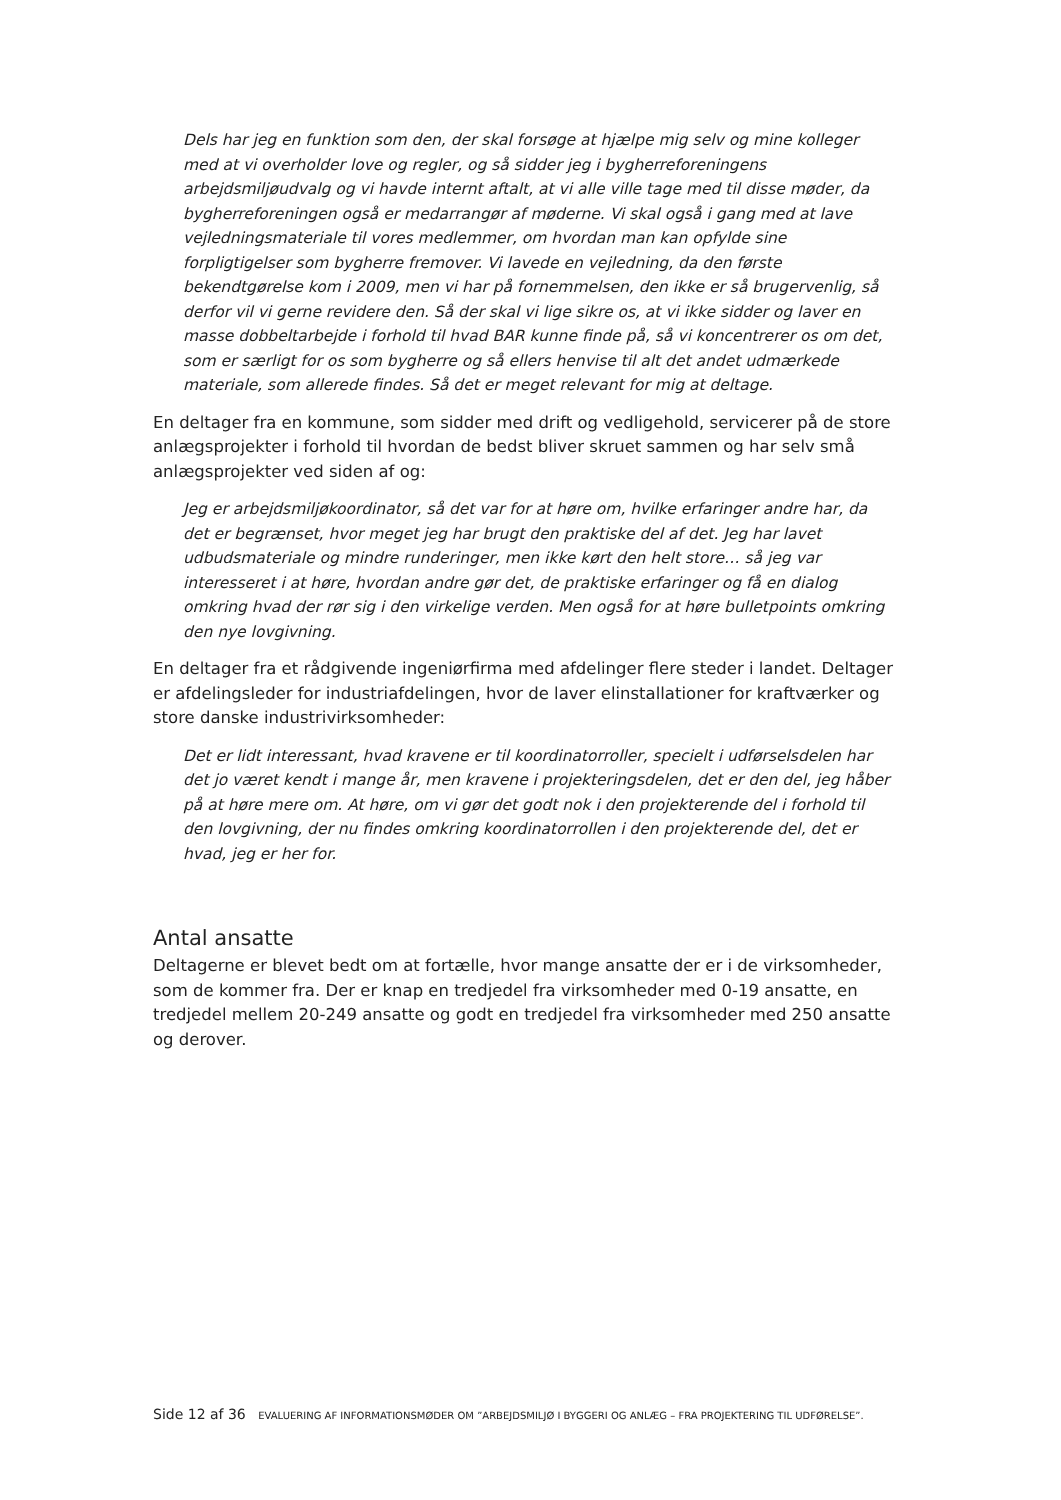Dels har jeg en funktion som den, der skal forsøge at hjælpe mig selv og mine kolleger med at vi overholder love og regler, og så sidder jeg i bygherreforeningens arbejdsmiljøudvalg og vi havde internt aftalt, at vi alle ville tage med til disse møder, da bygherreforeningen også er medarrangør af møderne. Vi skal også i gang med at lave vejledningsmateriale til vores medlemmer, om hvordan man kan opfylde sine forpligtigelser som bygherre fremover. Vi lavede en vejledning, da den første bekendtgørelse kom i 2009, men vi har på fornemmelsen, den ikke er så brugervenlig, så derfor vil vi gerne revidere den. Så der skal vi lige sikre os, at vi ikke sidder og laver en masse dobbeltarbejde i forhold til hvad BAR kunne finde på, så vi koncentrerer os om det, som er særligt for os som bygherre og så ellers henvise til alt det andet udmærkede materiale, som allerede findes. Så det er meget relevant for mig at deltage.
En deltager fra en kommune, som sidder med drift og vedligehold, servicerer på de store anlægsprojekter i forhold til hvordan de bedst bliver skruet sammen og har selv små anlægsprojekter ved siden af og:
Jeg er arbejdsmiljøkoordinator, så det var for at høre om, hvilke erfaringer andre har, da det er begrænset, hvor meget jeg har brugt den praktiske del af det. Jeg har lavet udbudsmateriale og mindre runderinger, men ikke kørt den helt store… så jeg var interesseret i at høre, hvordan andre gør det, de praktiske erfaringer og få en dialog omkring hvad der rør sig i den virkelige verden. Men også for at høre bulletpoints omkring den nye lovgivning.
En deltager fra et rådgivende ingeniørfirma med afdelinger flere steder i landet. Deltager er afdelingsleder for industriafdelingen, hvor de laver elinstallationer for kraftværker og store danske industrivirksomheder:
Det er lidt interessant, hvad kravene er til koordinatorroller, specielt i udførselsdelen har det jo været kendt i mange år, men kravene i projekteringsdelen, det er den del, jeg håber på at høre mere om. At høre, om vi gør det godt nok i den projekterende del i forhold til den lovgivning, der nu findes omkring koordinatorrollen i den projekterende del, det er hvad, jeg er her for.
Antal ansatte
Deltagerne er blevet bedt om at fortælle, hvor mange ansatte der er i de virksomheder, som de kommer fra. Der er knap en tredjedel fra virksomheder med 0-19 ansatte, en tredjedel mellem 20-249 ansatte og godt en tredjedel fra virksomheder med 250 ansatte og derover.
Side 12 af 36 EVALUERING AF INFORMATIONSMØDER OM ”ARBEJDSMILJØ I BYGGERI OG ANLÆG – FRA PROJEKTERING TIL UDFØRELSE”.